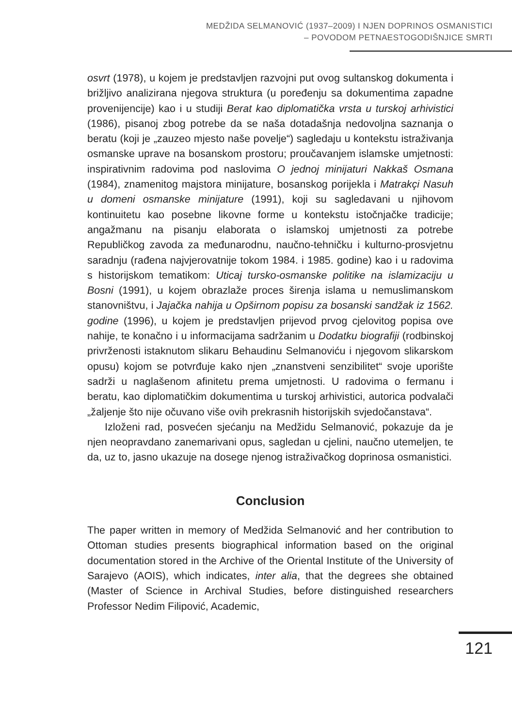MEDŽIDA SELMANOVIĆ (1937–2009) I NJEN DOPRINOS OSMANISTICI
– POVODOM PETNAESTOGODIŠNJICE SMRTI
osvrt (1978), u kojem je predstavljen razvojni put ovog sultanskog dokumenta i brižljivo analizirana njegova struktura (u poređenju sa dokumentima zapadne provenijencije) kao i u studiji Berat kao diplomatička vrsta u turskoj arhivistici (1986), pisanoj zbog potrebe da se naša dotadašnja nedovoljna saznanja o beratu (koji je „zauzeo mjesto naše povelje“) sagledaju u kontekstu istraživanja osmanske uprave na bosanskom prostoru; proučavanjem islamske umjetnosti: inspirativnim radovima pod naslovima O jednoj minijaturi Nakkaš Osmana (1984), znamenitog majstora minijature, bosanskog porijekla i Matrakçi Nasuh u domeni osmanske minijature (1991), koji su sagledavani u njihovom kontinuitetu kao posebne likovne forme u kontekstu istočnjačke tradicije; angažmanu na pisanju elaborata o islamskoj umjetnosti za potrebe Republičkog zavoda za međunarodnu, naučno-tehničku i kulturno-prosvjetnu saradnju (rađena najvjerovatnije tokom 1984. i 1985. godine) kao i u radovima s historijskom tematikom: Uticaj tursko-osmanske politike na islamizaciju u Bosni (1991), u kojem obrazlaže proces širenja islama u nemuslimanskom stanovništvu, i Jajačka nahija u Opširnom popisu za bosanski sandžak iz 1562. godine (1996), u kojem je predstavljen prijevod prvog cjelovitog popisa ove nahije, te konačno i u informacijama sadržanim u Dodatku biografiji (rodbinskoj privrženosti istaknutom slikaru Behaudinu Selmanoviću i njegovom slikarskom opusu) kojom se potvrđuje kako njen „znanstveni senzibilitet“ svoje uporište sadrži u naglašenom afinitetu prema umjetnosti. U radovima o fermanu i beratu, kao diplomatičkim dokumentima u turskoj arhivistici, autorica podvalači „žaljenje što nije očuvano više ovih prekrasnih historijskih svjedočanstava“.
Izloženi rad, posvećen sjećanju na Medžidu Selmanović, pokazuje da je njen neopravdano zanemarivani opus, sagledan u cjelini, naučno utemeljen, te da, uz to, jasno ukazuje na dosege njenog istraživačkog doprinosa osmanistici.
Conclusion
The paper written in memory of Medžida Selmanović and her contribution to Ottoman studies presents biographical information based on the original documentation stored in the Archive of the Oriental Institute of the University of Sarajevo (AOIS), which indicates, inter alia, that the degrees she obtained (Master of Science in Archival Studies, before distinguished researchers Professor Nedim Filipović, Academic,
121